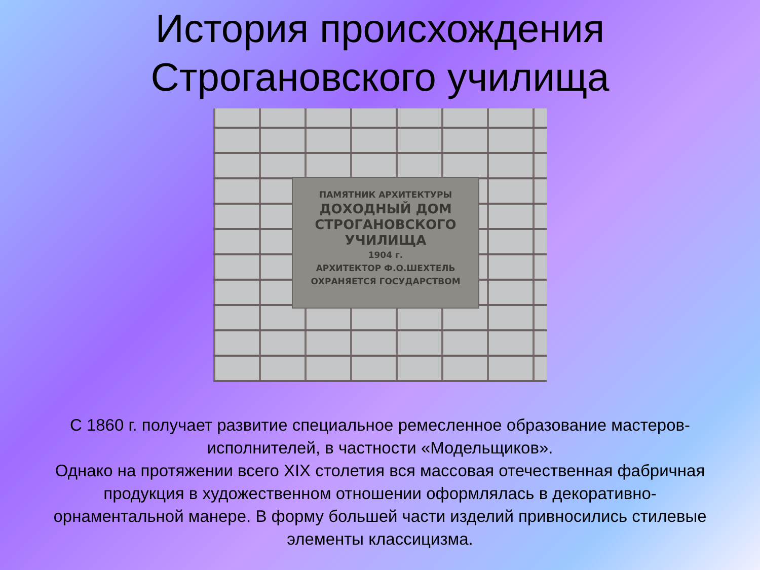История происхождения
Строгановского училища
ПАМЯТНИК АРХИТЕКТУРЫ
ДОХОДНЫЙ ДОМ
СТРОГАНОВСКОГО
УЧИЛИЩА
1904 г.
АРХИТЕКТОР Ф.О.ШЕХТЕЛЬ
ОХРАНЯЕТСЯ ГОСУДАРСТВОМ
С 1860 г. получает развитие специальное ремесленное образование мастеров-
исполнителей, в частности «Модельщиков».
Однако на протяжении всего XIX столетия вся массовая отечественная фабричная
продукция в художественном отношении оформлялась в декоративно-
орнаментальной манере. В форму большей части изделий привносились стилевые
элементы классицизма.